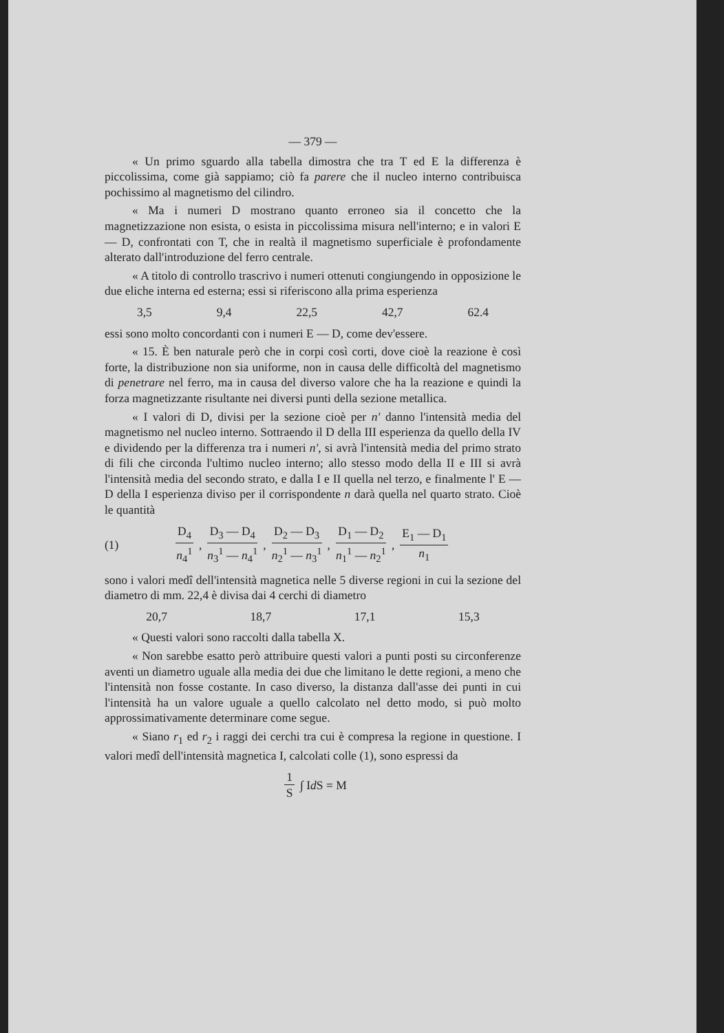— 379 —
« Un primo sguardo alla tabella dimostra che tra T ed E la differenza è piccolissima, come già sappiamo; ciò fa parere che il nucleo interno contribuisca pochissimo al magnetismo del cilindro.
« Ma i numeri D mostrano quanto erroneo sia il concetto che la magnetizzazione non esista, o esista in piccolissima misura nell'interno; e in valori E — D, confrontati con T, che in realtà il magnetismo superficiale è profondamente alterato dall'introduzione del ferro centrale.
« A titolo di controllo trascrivo i numeri ottenuti congiungendo in opposizione le due eliche interna ed esterna; essi si riferiscono alla prima esperienza
3,5 9,4 22,5 42,7 62.4
essi sono molto concordanti con i numeri E — D, come dev'essere.
« 15. È ben naturale però che in corpi così corti, dove cioè la reazione è così forte, la distribuzione non sia uniforme, non in causa delle difficoltà del magnetismo di penetrare nel ferro, ma in causa del diverso valore che ha la reazione e quindi la forza magnetizzante risultante nei diversi punti della sezione metallica.
« I valori di D, divisi per la sezione cioè per n' danno l'intensità media del magnetismo nel nucleo interno. Sottraendo il D della III esperienza da quello della IV e dividendo per la differenza tra i numeri n', si avrà l'intensità media del primo strato di fili che circonda l'ultimo nucleo interno; allo stesso modo della II e III si avrà l'intensità media del secondo strato, e dalla I e II quella nel terzo, e finalmente l' E — D della I esperienza diviso per il corrispondente n darà quella nel quarto strato. Cioè le quantità
(1) D<sub>4</sub> n<sub>4</sub><sup>1</sup>, D<sub>3</sub> — D<sub>4</sub> n<sub>3</sub><sup>1</sup> — n<sub>4</sub><sup>1</sup>, D<sub>2</sub> — D<sub>3</sub> n<sub>2</sub><sup>1</sup> — n<sub>3</sub><sup>1</sup>, D<sub>1</sub> — D<sub>2</sub> n<sub>1</sub><sup>1</sup> — n<sub>2</sub><sup>1</sup>, E<sub>1</sub> — D<sub>1</sub> n<sub>1</sub>
sono i valori medî dell'intensità magnetica nelle 5 diverse regioni in cui la sezione del diametro di mm. 22,4 è divisa dai 4 cerchi di diametro
20,7 18,7 17,1 15,3
« Questi valori sono raccolti dalla tabella X.
« Non sarebbe esatto però attribuire questi valori a punti posti su circonferenze aventi un diametro uguale alla media dei due che limitano le dette regioni, a meno che l'intensità non fosse costante. In caso diverso, la distanza dall'asse dei punti in cui l'intensità ha un valore uguale a quello calcolato nel detto modo, si può molto approssimativamente determinare come segue.
« Siano r<sub>1</sub> ed r<sub>2</sub> i raggi dei cerchi tra cui è compresa la regione in questione. I valori medî dell'intensità magnetica I, calcolati colle (1), sono espressi da
1 S ∫ I d S = M